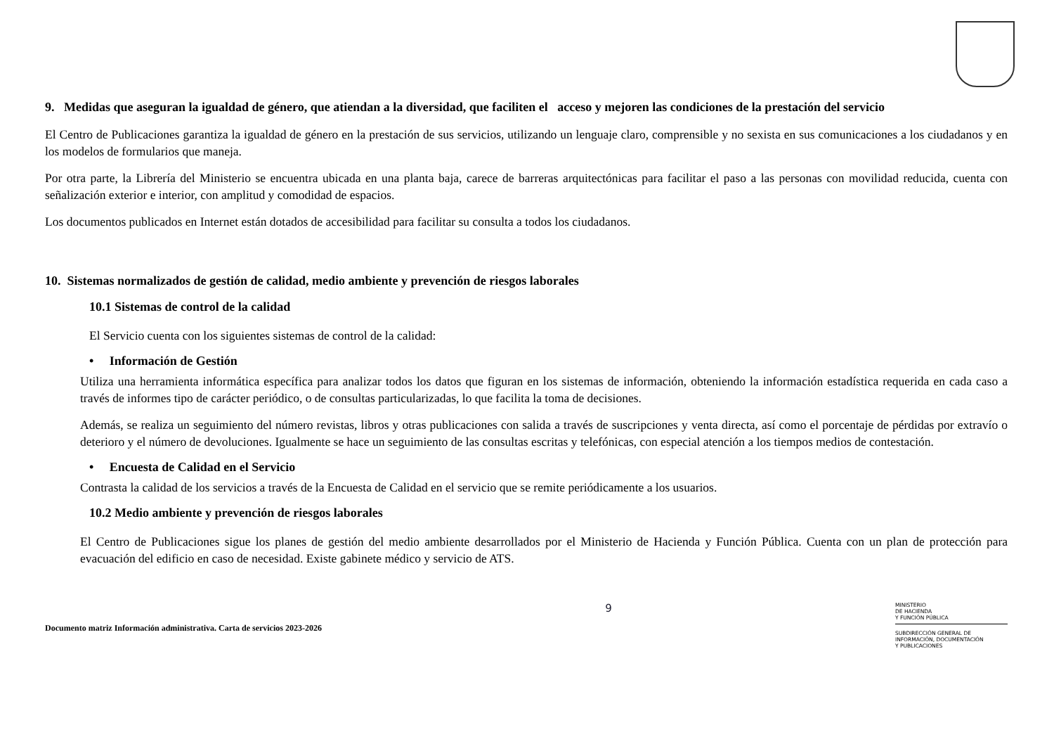9. Medidas que aseguran la igualdad de género, que atiendan a la diversidad, que faciliten el acceso y mejoren las condiciones de la prestación del servicio
El Centro de Publicaciones garantiza la igualdad de género en la prestación de sus servicios, utilizando un lenguaje claro, comprensible y no sexista en sus comunicaciones a los ciudadanos y en los modelos de formularios que maneja.
Por otra parte, la Librería del Ministerio se encuentra ubicada en una planta baja, carece de barreras arquitectónicas para facilitar el paso a las personas con movilidad reducida, cuenta con señalización exterior e interior, con amplitud y comodidad de espacios.
Los documentos publicados en Internet están dotados de accesibilidad para facilitar su consulta a todos los ciudadanos.
10. Sistemas normalizados de gestión de calidad, medio ambiente y prevención de riesgos laborales
10.1 Sistemas de control de la calidad
El Servicio cuenta con los siguientes sistemas de control de la calidad:
• Información de Gestión
Utiliza una herramienta informática específica para analizar todos los datos que figuran en los sistemas de información, obteniendo la información estadística requerida en cada caso a través de informes tipo de carácter periódico, o de consultas particularizadas, lo que facilita la toma de decisiones.
Además, se realiza un seguimiento del número revistas, libros y otras publicaciones con salida a través de suscripciones y venta directa, así como el porcentaje de pérdidas por extravío o deterioro y el número de devoluciones. Igualmente se hace un seguimiento de las consultas escritas y telefónicas, con especial atención a los tiempos medios de contestación.
• Encuesta de Calidad en el Servicio
Contrasta la calidad de los servicios a través de la Encuesta de Calidad en el servicio que se remite periódicamente a los usuarios.
10.2 Medio ambiente y prevención de riesgos laborales
El Centro de Publicaciones sigue los planes de gestión del medio ambiente desarrollados por el Ministerio de Hacienda y Función Pública. Cuenta con un plan de protección para evacuación del edificio en caso de necesidad. Existe gabinete médico y servicio de ATS.
Documento matriz Información administrativa. Carta de servicios 2023-2026
9
MINISTERIO
DE HACIENDA
Y FUNCIÓN PÚBLICA
SUBDIRECCIÓN GENERAL DE
INFORMACIÓN, DOCUMENTACIÓN
Y PUBLICACIONES